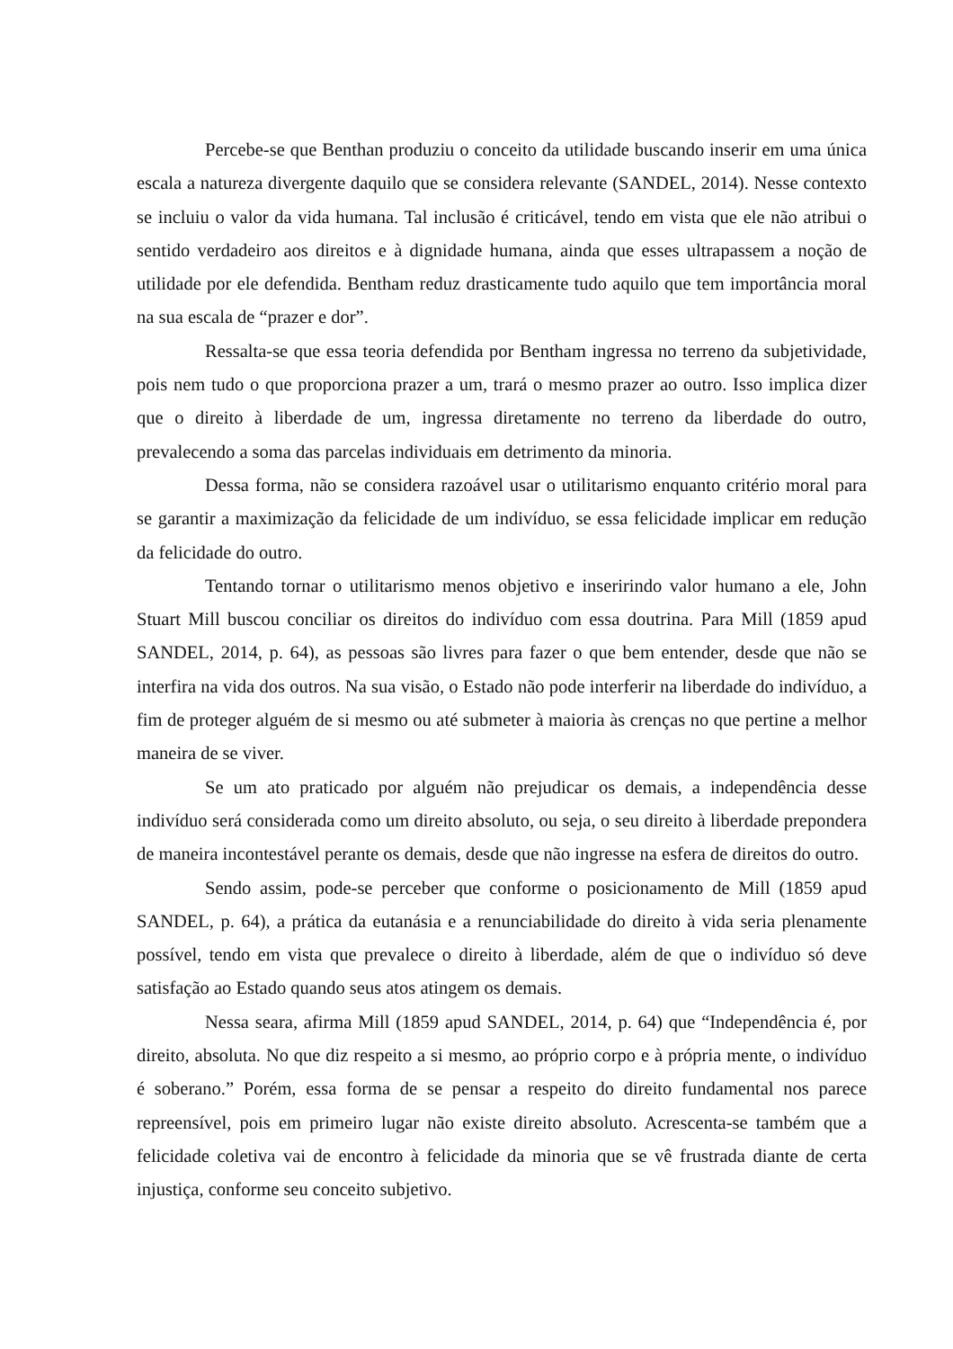Percebe-se que Benthan produziu o conceito da utilidade buscando inserir em uma única escala a natureza divergente daquilo que se considera relevante (SANDEL, 2014). Nesse contexto se incluiu o valor da vida humana. Tal inclusão é criticável, tendo em vista que ele não atribui o sentido verdadeiro aos direitos e à dignidade humana, ainda que esses ultrapassem a noção de utilidade por ele defendida. Bentham reduz drasticamente tudo aquilo que tem importância moral na sua escala de “prazer e dor”.
Ressalta-se que essa teoria defendida por Bentham ingressa no terreno da subjetividade, pois nem tudo o que proporciona prazer a um, trará o mesmo prazer ao outro. Isso implica dizer que o direito à liberdade de um, ingressa diretamente no terreno da liberdade do outro, prevalecendo a soma das parcelas individuais em detrimento da minoria.
Dessa forma, não se considera razoável usar o utilitarismo enquanto critério moral para se garantir a maximização da felicidade de um indivíduo, se essa felicidade implicar em redução da felicidade do outro.
Tentando tornar o utilitarismo menos objetivo e inseririndo valor humano a ele, John Stuart Mill buscou conciliar os direitos do indivíduo com essa doutrina. Para Mill (1859 apud SANDEL, 2014, p. 64), as pessoas são livres para fazer o que bem entender, desde que não se interfira na vida dos outros. Na sua visão, o Estado não pode interferir na liberdade do indivíduo, a fim de proteger alguém de si mesmo ou até submeter à maioria às crenças no que pertine a melhor maneira de se viver.
Se um ato praticado por alguém não prejudicar os demais, a independência desse indivíduo será considerada como um direito absoluto, ou seja, o seu direito à liberdade prepondera de maneira incontestável perante os demais, desde que não ingresse na esfera de direitos do outro.
Sendo assim, pode-se perceber que conforme o posicionamento de Mill (1859 apud SANDEL, p. 64), a prática da eutanásia e a renunciabilidade do direito à vida seria plenamente possível, tendo em vista que prevalece o direito à liberdade, além de que o indivíduo só deve satisfação ao Estado quando seus atos atingem os demais.
Nessa seara, afirma Mill (1859 apud SANDEL, 2014, p. 64) que “Independência é, por direito, absoluta. No que diz respeito a si mesmo, ao próprio corpo e à própria mente, o indivíduo é soberano.” Porém, essa forma de se pensar a respeito do direito fundamental nos parece repreensível, pois em primeiro lugar não existe direito absoluto. Acrescenta-se também que a felicidade coletiva vai de encontro à felicidade da minoria que se vê frustrada diante de certa injustiça, conforme seu conceito subjetivo.